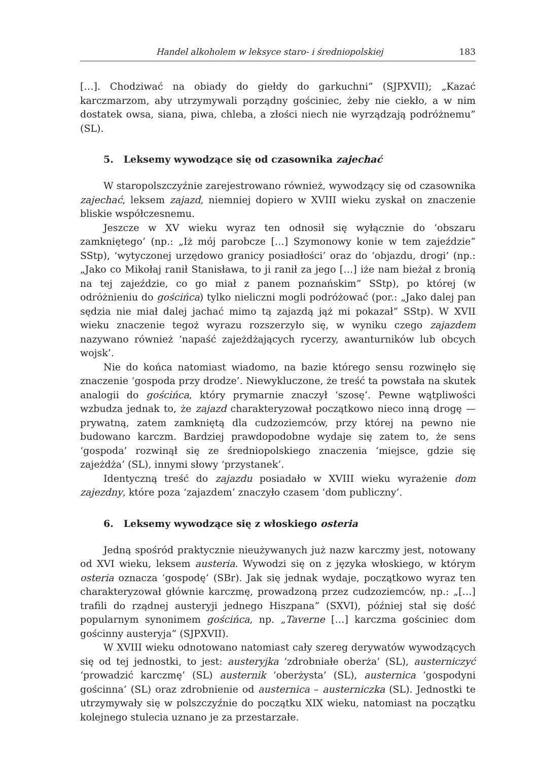Handel alkoholem w leksyce staro- i średniopolskiej 183
[…]. Chodziwać na obiady do giełdy do garkuchni” (SJPXVII); „Kazać karczmarzom, aby utrzymywali porządny gościniec, żeby nie ciekło, a w nim dostatek owsa, siana, piwa, chleba, a złości niech nie wyrządzają podróżnemu” (SL).
5. Leksemy wywodzące się od czasownika zajechać
W staropolszczyźnie zarejestrowano również, wywodzący się od czasownika zajechać, leksem zajazd, niemniej dopiero w XVIII wieku zyskał on znaczenie bliskie współczesnemu.
Jeszcze w XV wieku wyraz ten odnosił się wyłącznie do ‘obszaru zamkniętego’ (np.: „Iż mój parobcze […] Szymonowy konie w tem zajeździe” SStp), ‘wytyczonej urzędowo granicy posiadłości’ oraz do ‘objazdu, drogi’ (np.: „Jako co Mikołaj ranił Stanisława, to ji ranił za jego […] iże nam bieżał z bronią na tej zajeździe, co go miał z panem poznańskim” SStp), po której (w odróżnieniu do gościńca) tylko nieliczni mogli podróżować (por.: „Jako dalej pan sędzia nie miał dalej jachać mimo tą zajazdą jąż mi pokazał” SStp). W XVII wieku znaczenie tegoż wyrazu rozszerzyło się, w wyniku czego zajazdem nazywano również ‘napaść zajeżdżających rycerzy, awanturników lub obcych wojsk’.
Nie do końca natomiast wiadomo, na bazie którego sensu rozwinęło się znaczenie ‘gospoda przy drodze’. Niewykluczone, że treść ta powstała na skutek analogii do gościńca, który prymarnie znaczył ‘szosę’. Pewne wątpliwości wzbudza jednak to, że zajazd charakteryzował początkowo nieco inną drogę — prywatną, zatem zamkniętą dla cudzoziemców, przy której na pewno nie budowano karczm. Bardziej prawdopodobne wydaje się zatem to, że sens ‘gospoda’ rozwinął się ze średniopolskiego znaczenia ‘miejsce, gdzie się zajeżdża’ (SL), innymi słowy ‘przystanek’.
Identyczną treść do zajazdu posiadało w XVIII wieku wyrażenie dom zajezdny, które poza ‘zajazdem’ znaczyło czasem ‘dom publiczny’.
6. Leksemy wywodzące się z włoskiego osteria
Jedną spośród praktycznie nieużywanych już nazw karczmy jest, notowany od XVI wieku, leksem austeria. Wywodzi się on z języka włoskiego, w którym osteria oznacza ‘gospodę’ (SBr). Jak się jednak wydaje, początkowo wyraz ten charakteryzował głównie karczmę, prowadzoną przez cudzoziemców, np.: „[…] trafili do rządnej austeryji jednego Hiszpana” (SXVI), później stał się dość popularnym synonimem gościńca, np. „Taverne […] karczma gościniec dom gościnny austeryja” (SJPXVII).
W XVIII wieku odnotowano natomiast cały szereg derywatów wywodzących się od tej jednostki, to jest: austeryjka ‘zdrobniałe oberża’ (SL), austerniczyć ‘prowadzić karczmę’ (SL) austernik ‘oberżysta’ (SL), austernica ‘gospodyni gościnna’ (SL) oraz zdrobnienie od austernica – austerniczka (SL). Jednostki te utrzymywały się w polszczyźnie do początku XIX wieku, natomiast na początku kolejnego stulecia uznano je za przestarzałe.